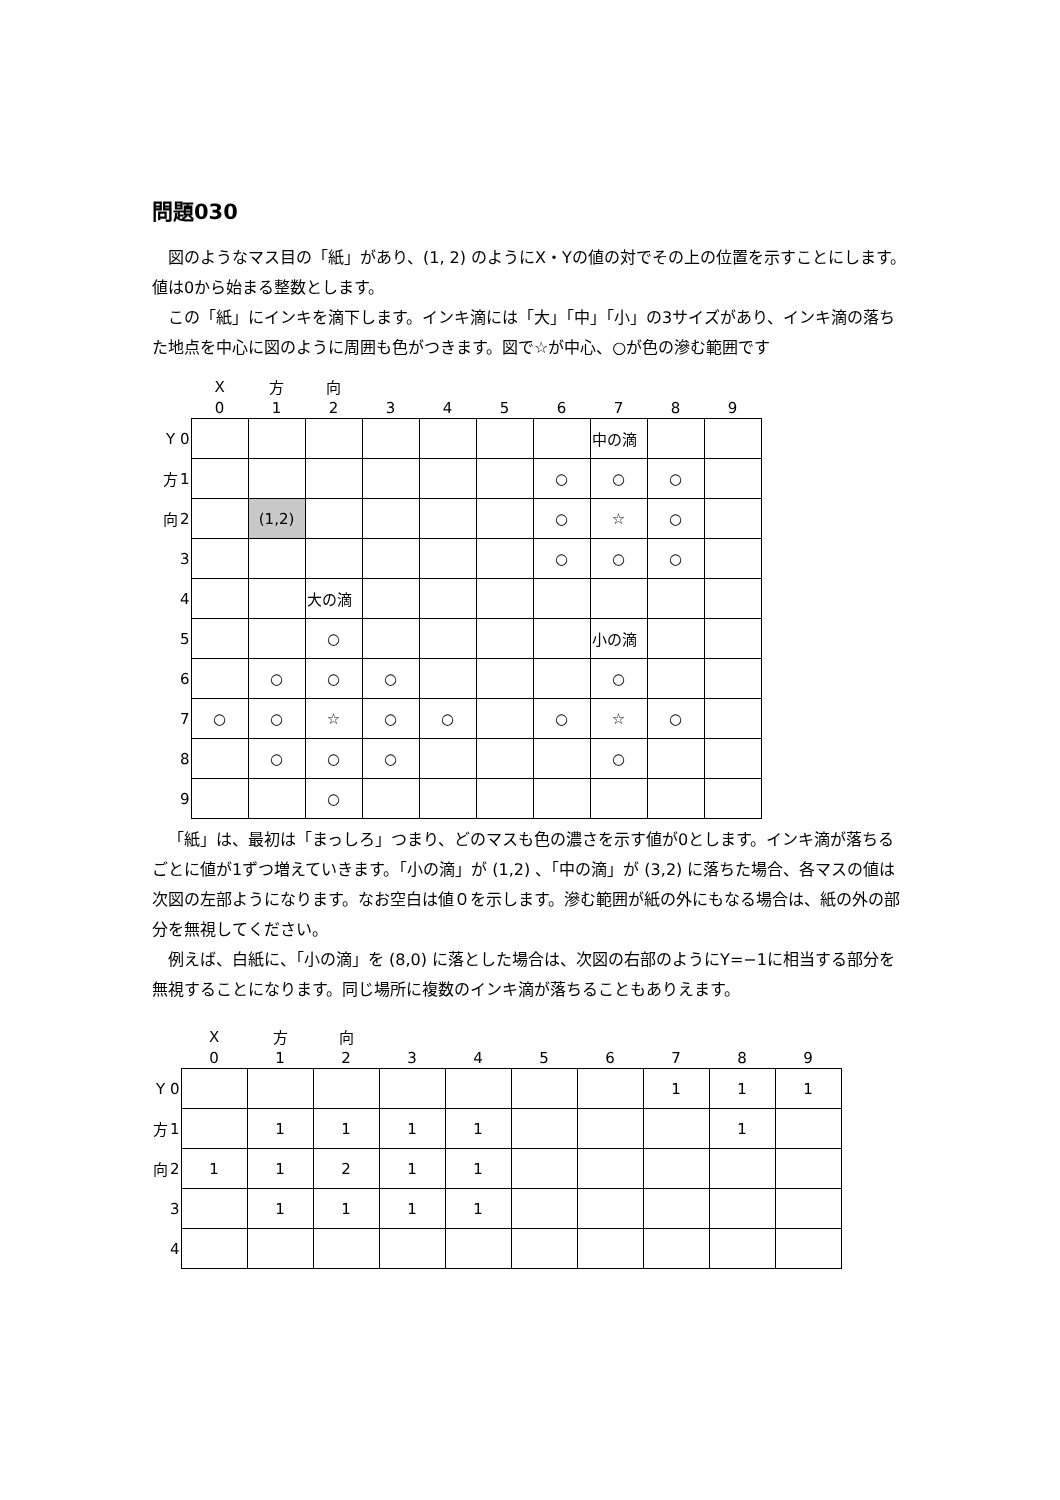問題030
図のようなマス目の「紙」があり、(1, 2) のようにX・Yの値の対でその上の位置を示すことにします。値は0から始まる整数とします。
この「紙」にインキを滴下します。インキ滴には「大」「中」「小」の3サイズがあり、インキ滴の落ちた地点を中心に図のように周囲も色がつきます。図で☆が中心、○が色の滲む範囲です
| | | X | 方 | 向 | | | | | | | |
| | | 0 | 1 | 2 | 3 | 4 | 5 | 6 | 7 | 8 | 9 |
| Y | 0 | | | | | | | | 中の滴 | | |
| 方 | 1 | | | | | | | ○ | ○ | ○ | |
| 向 | 2 | | (1,2) | | | | | ○ | ☆ | ○ | |
| | 3 | | | | | | | ○ | ○ | ○ | |
| | 4 | | | 大の滴 | | | | | | | |
| | 5 | | | ○ | | | | | 小の滴 | | |
| | 6 | | ○ | ○ | ○ | | | | ○ | | |
| | 7 | ○ | ○ | ☆ | ○ | ○ | | ○ | ☆ | ○ | |
| | 8 | | ○ | ○ | ○ | | | | ○ | | |
| | 9 | | | ○ | | | | | | | |
「紙」は、最初は「まっしろ」つまり、どのマスも色の濃さを示す値が0とします。インキ滴が落ちるごとに値が1ずつ増えていきます。「小の滴」が (1,2) 、「中の滴」が (3,2) に落ちた場合、各マスの値は次図の左部ようになります。なお空白は値０を示します。滲む範囲が紙の外にもなる場合は、紙の外の部分を無視してください。
例えば、白紙に、「小の滴」を (8,0) に落とした場合は、次図の右部のようにY=−1に相当する部分を無視することになります。同じ場所に複数のインキ滴が落ちることもありえます。
| | | X | 方 | 向 | | | | | | | |
| | | 0 | 1 | 2 | 3 | 4 | 5 | 6 | 7 | 8 | 9 |
| Y | 0 | | | | | | | | 1 | 1 | 1 |
| 方 | 1 | | 1 | 1 | 1 | 1 | | | | 1 | |
| 向 | 2 | 1 | 1 | 2 | 1 | 1 | | | | | |
| | 3 | | 1 | 1 | 1 | 1 | | | | | |
| | 4 | | | | | | | | | | |